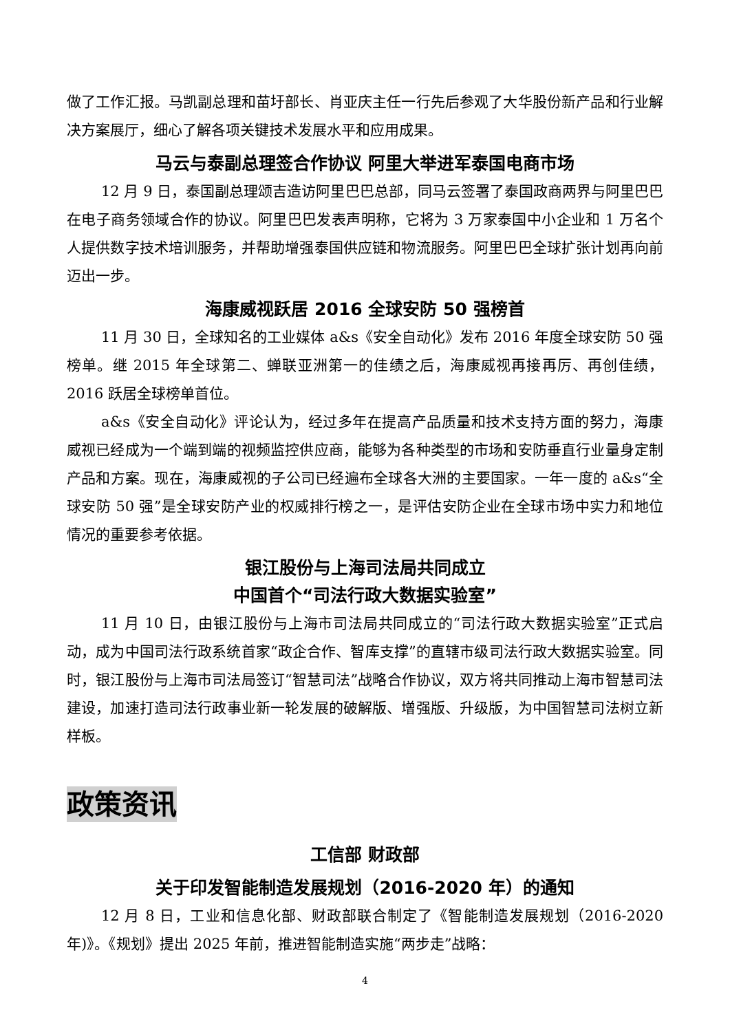做了工作汇报。马凯副总理和苗圩部长、肖亚庆主任一行先后参观了大华股份新产品和行业解决方案展厅，细心了解各项关键技术发展水平和应用成果。
马云与泰副总理签合作协议 阿里大举进军泰国电商市场
12 月 9 日，泰国副总理颂吉造访阿里巴巴总部，同马云签署了泰国政商两界与阿里巴巴在电子商务领域合作的协议。阿里巴巴发表声明称，它将为 3 万家泰国中小企业和 1 万名个人提供数字技术培训服务，并帮助增强泰国供应链和物流服务。阿里巴巴全球扩张计划再向前迈出一步。
海康威视跃居 2016 全球安防 50 强榜首
11 月 30 日，全球知名的工业媒体 a&s《安全自动化》发布 2016 年度全球安防 50 强榜单。继 2015 年全球第二、蝉联亚洲第一的佳绩之后，海康威视再接再厉、再创佳绩，2016 跃居全球榜单首位。
a&s《安全自动化》评论认为，经过多年在提高产品质量和技术支持方面的努力，海康威视已经成为一个端到端的视频监控供应商，能够为各种类型的市场和安防垂直行业量身定制产品和方案。现在，海康威视的子公司已经遍布全球各大洲的主要国家。一年一度的 a&s“全球安防 50 强”是全球安防产业的权威排行榜之一，是评估安防企业在全球市场中实力和地位情况的重要参考依据。
银江股份与上海司法局共同成立
中国首个“司法行政大数据实验室”
11 月 10 日，由银江股份与上海市司法局共同成立的“司法行政大数据实验室”正式启动，成为中国司法行政系统首家“政企合作、智库支撑”的直辖市级司法行政大数据实验室。同时，银江股份与上海市司法局签订“智慧司法”战略合作协议，双方将共同推动上海市智慧司法建设，加速打造司法行政事业新一轮发展的破解版、增强版、升级版，为中国智慧司法树立新样板。
政策资讯
工信部 财政部
关于印发智能制造发展规划（2016-2020 年）的通知
12 月 8 日，工业和信息化部、财政部联合制定了《智能制造发展规划（2016-2020 年)》。《规划》提出 2025 年前，推进智能制造实施“两步走”战略：
4